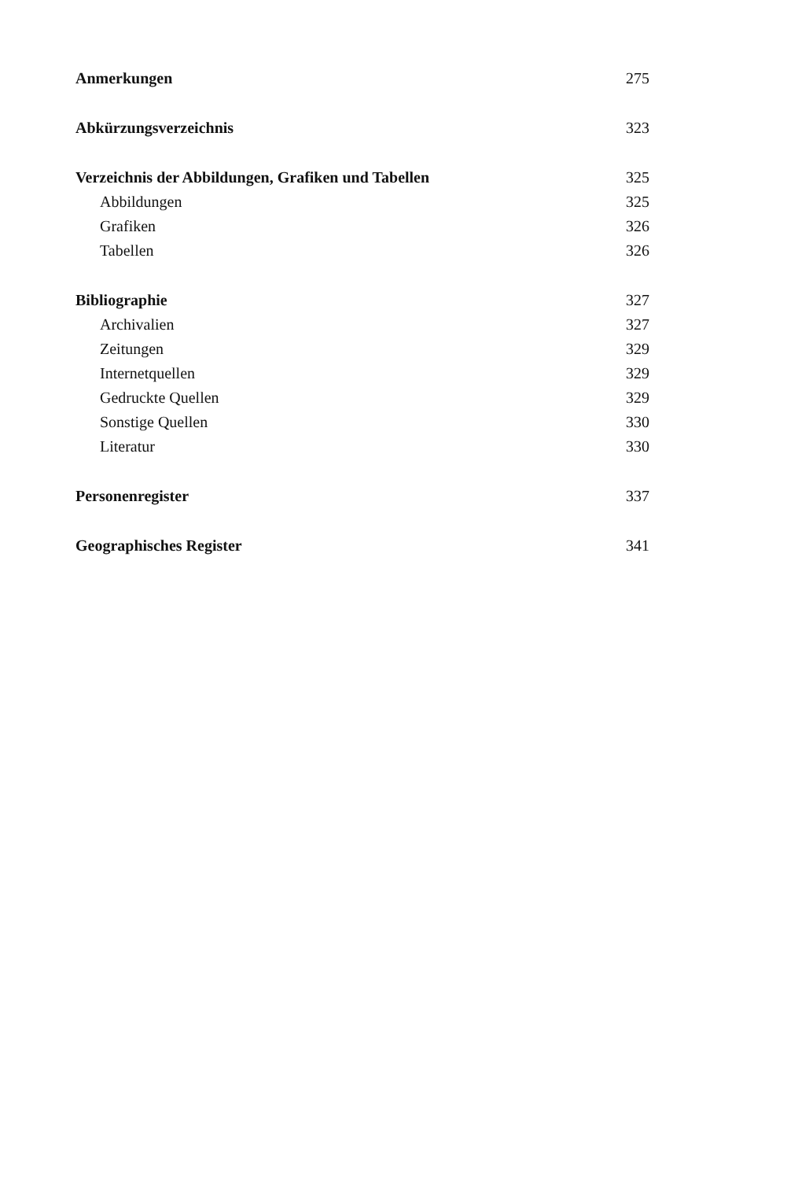Anmerkungen 275
Abkürzungsverzeichnis 323
Verzeichnis der Abbildungen, Grafiken und Tabellen 325
Abbildungen 325
Grafiken 326
Tabellen 326
Bibliographie 327
Archivalien 327
Zeitungen 329
Internetquellen 329
Gedruckte Quellen 329
Sonstige Quellen 330
Literatur 330
Personenregister 337
Geographisches Register 341